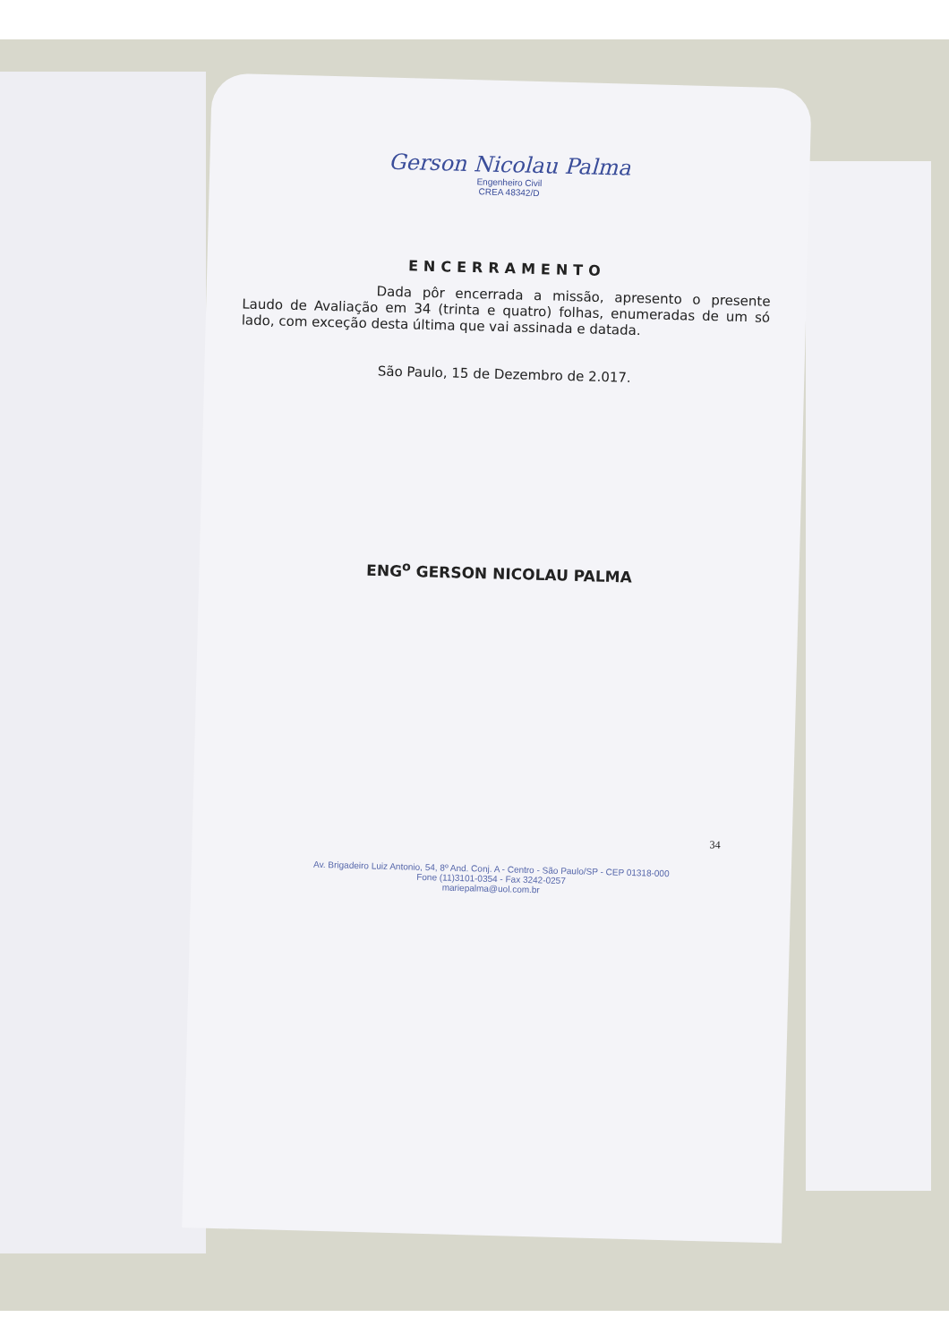Gerson Nicolau Palma
Engenheiro Civil
CREA 48342/D
ENCERRAMENTO
Dada pôr encerrada a missão, apresento o presente Laudo de Avaliação em 34 (trinta e quatro) folhas, enumeradas de um só lado, com exceção desta última que vai assinada e datada.
São Paulo, 15 de Dezembro de 2.017.
ENG<sup>o</sup> GERSON NICOLAU PALMA
34
Av. Brigadeiro Luiz Antonio, 54, 8º And. Conj. A - Centro - São Paulo/SP - CEP 01318-000
Fone (11)3101-0354 - Fax 3242-0257
mariepalma@uol.com.br